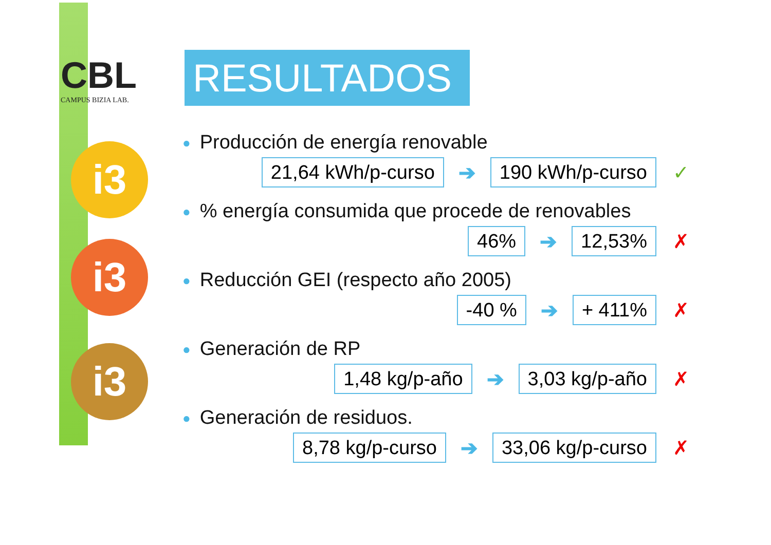CBL
CAMPUS BIZIA LAB.
i3
i3
i3
RESULTADOS
● Producción de energía renovable
21,64 kWh/p-curso
➔
190 kWh/p-curso
✓
●% energía consumida que procede de renovables
46%
➔
12,53%
✗
● Reducción GEI (respecto año 2005)
-40 %
➔
+ 411%
✗
● Generación de RP
1,48 kg/p-año
➔
3,03 kg/p-año
✗
● Generación de residuos.
8,78 kg/p-curso
➔
33,06 kg/p-curso
✗